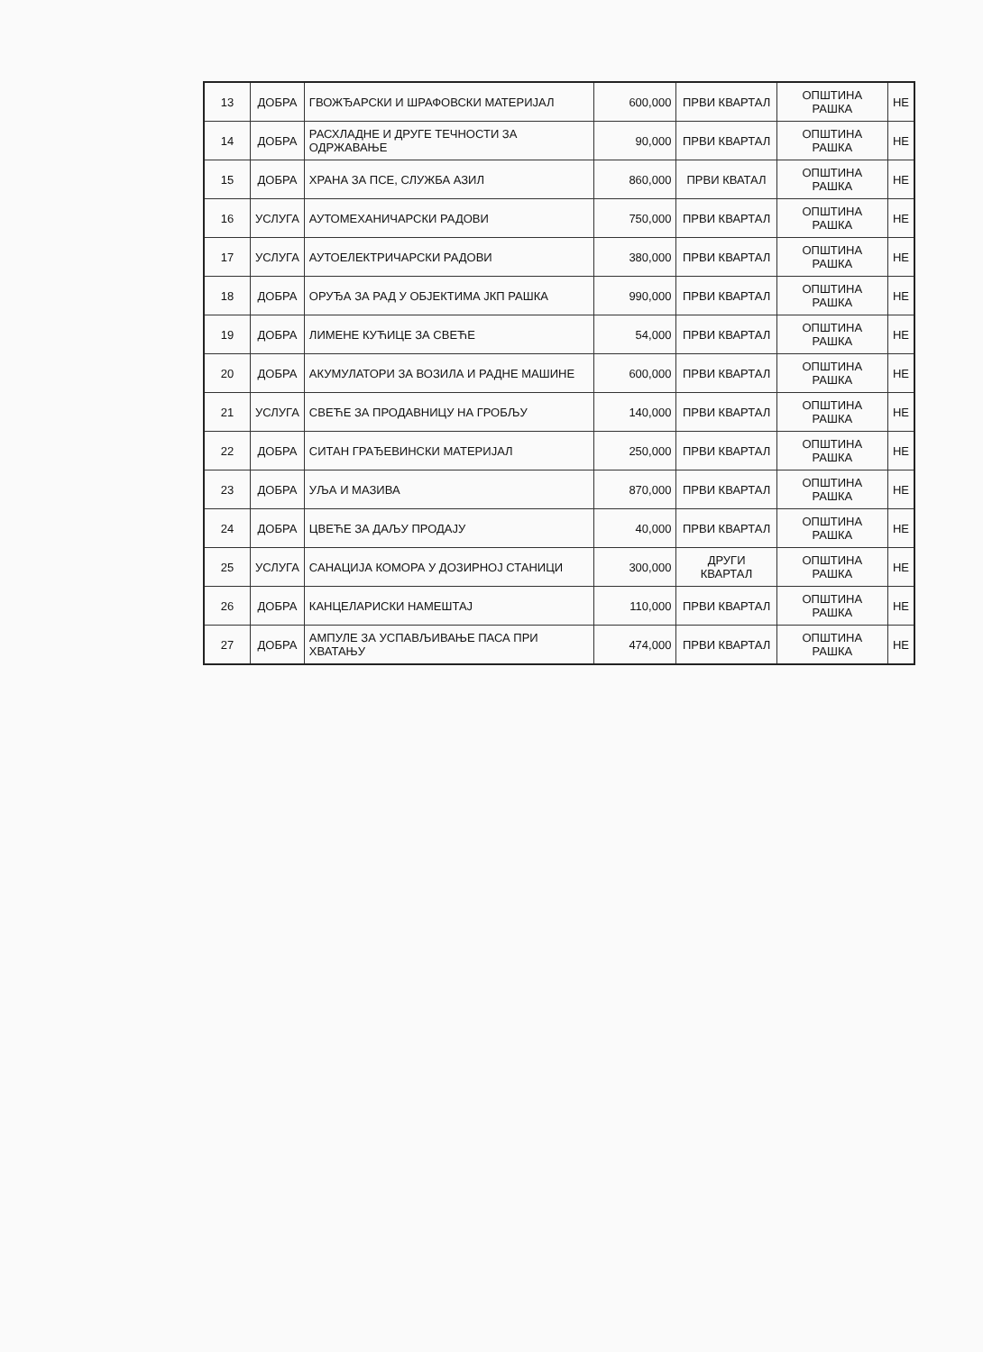| 13 | ДОБРА | ГВОЖЂАРСКИ И ШРАФОВСКИ МАТЕРИЈАЛ | 600,000 | ПРВИ КВАРТАЛ | ОПШТИНА РАШКА | НЕ |
| 14 | ДОБРА | РАСХЛАДНЕ И ДРУГЕ ТЕЧНОСТИ ЗА ОДРЖАВАЊЕ | 90,000 | ПРВИ КВАРТАЛ | ОПШТИНА РАШКА | НЕ |
| 15 | ДОБРА | ХРАНА ЗА ПСЕ, СЛУЖБА АЗИЛ | 860,000 | ПРВИ КВАТАЛ | ОПШТИНА РАШКА | НЕ |
| 16 | УСЛУГА | АУТОМЕХАНИЧАРСКИ РАДОВИ | 750,000 | ПРВИ КВАРТАЛ | ОПШТИНА РАШКА | НЕ |
| 17 | УСЛУГА | АУТОЕЛЕКТРИЧАРСКИ РАДОВИ | 380,000 | ПРВИ КВАРТАЛ | ОПШТИНА РАШКА | НЕ |
| 18 | ДОБРА | ОРУЂА ЗА РАД У ОБЈЕКТИМА ЈКП РАШКА | 990,000 | ПРВИ КВАРТАЛ | ОПШТИНА РАШКА | НЕ |
| 19 | ДОБРА | ЛИМЕНЕ КУЋИЦЕ ЗА СВЕЋЕ | 54,000 | ПРВИ КВАРТАЛ | ОПШТИНА РАШКА | НЕ |
| 20 | ДОБРА | АКУМУЛАТОРИ ЗА ВОЗИЛА И РАДНЕ МАШИНЕ | 600,000 | ПРВИ КВАРТАЛ | ОПШТИНА РАШКА | НЕ |
| 21 | УСЛУГА | СВЕЋЕ ЗА ПРОДАВНИЦУ НА ГРОБЉУ | 140,000 | ПРВИ КВАРТАЛ | ОПШТИНА РАШКА | НЕ |
| 22 | ДОБРА | СИТАН ГРАЂЕВИНСКИ МАТЕРИЈАЛ | 250,000 | ПРВИ КВАРТАЛ | ОПШТИНА РАШКА | НЕ |
| 23 | ДОБРА | УЉА И МАЗИВА | 870,000 | ПРВИ КВАРТАЛ | ОПШТИНА РАШКА | НЕ |
| 24 | ДОБРА | ЦВЕЋЕ ЗА ДАЉУ ПРОДАЈУ | 40,000 | ПРВИ КВАРТАЛ | ОПШТИНА РАШКА | НЕ |
| 25 | УСЛУГА | САНАЦИЈА КОМОРА У ДОЗИРНОЈ СТАНИЦИ | 300,000 | ДРУГИ КВАРТАЛ | ОПШТИНА РАШКА | НЕ |
| 26 | ДОБРА | КАНЦЕЛАРИСКИ НАМЕШТАЈ | 110,000 | ПРВИ КВАРТАЛ | ОПШТИНА РАШКА | НЕ |
| 27 | ДОБРА | АМПУЛЕ ЗА УСПАВЉИВАЊЕ ПАСА ПРИ ХВАТАЊУ | 474,000 | ПРВИ КВАРТАЛ | ОПШТИНА РАШКА | НЕ |